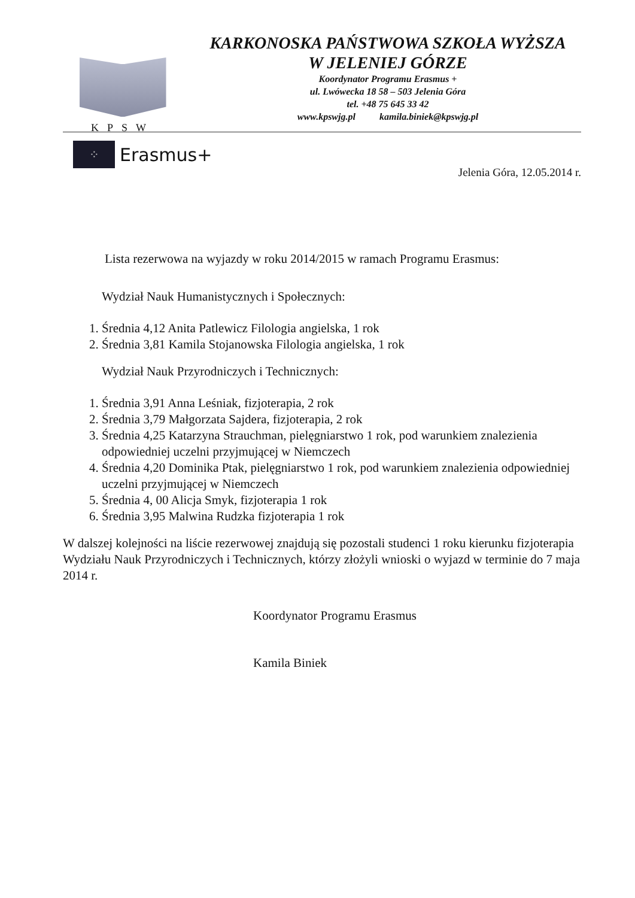KPSW
KARKONOSKA PAŃSTWOWA SZKOŁA WYŻSZA
W JELENIEJ GÓRZE
Koordynator Programu Erasmus +
ul. Lwówecka 18 58 – 503 Jelenia Góra
tel. +48 75 645 33 42
www.kpswjg.pl kamila.biniek@kpswjg.pl
⁘
Erasmus+
Jelenia Góra, 12.05.2014 r.
Lista rezerwowa na wyjazdy w roku 2014/2015 w ramach Programu Erasmus:
Wydział Nauk Humanistycznych i Społecznych:
1. Średnia 4,12 Anita Patlewicz Filologia angielska, 1 rok
2. Średnia 3,81 Kamila Stojanowska Filologia angielska, 1 rok
Wydział Nauk Przyrodniczych i Technicznych:
1. Średnia 3,91 Anna Leśniak, fizjoterapia, 2 rok
2. Średnia 3,79 Małgorzata Sajdera, fizjoterapia, 2 rok
3. Średnia 4,25 Katarzyna Strauchman, pielęgniarstwo 1 rok, pod warunkiem znalezienia odpowiedniej uczelni przyjmującej w Niemczech
4. Średnia 4,20 Dominika Ptak, pielęgniarstwo 1 rok, pod warunkiem znalezienia odpowiedniej uczelni przyjmującej w Niemczech
5. Średnia 4, 00 Alicja Smyk, fizjoterapia 1 rok
6. Średnia 3,95 Malwina Rudzka fizjoterapia 1 rok
W dalszej kolejności na liście rezerwowej znajdują się pozostali studenci 1 roku kierunku fizjoterapia Wydziału Nauk Przyrodniczych i Technicznych, którzy złożyli wnioski o wyjazd w terminie do 7 maja 2014 r.
Koordynator Programu Erasmus
Kamila Biniek